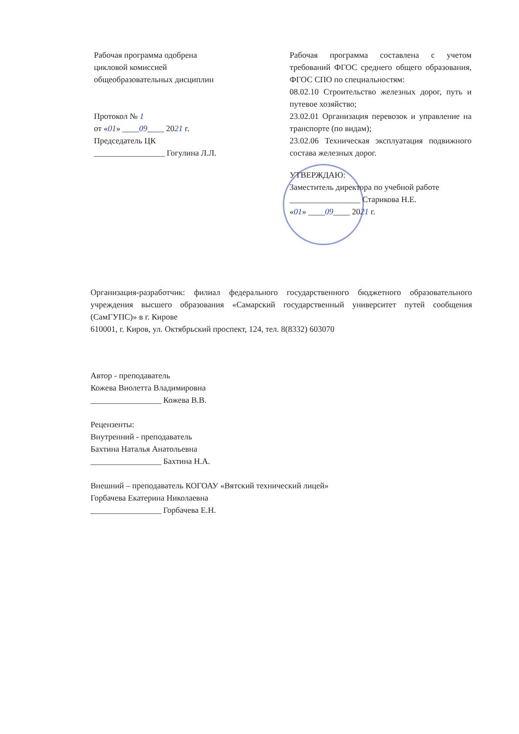Рабочая программа одобрена
цикловой комиссией
общеобразовательных дисциплин
Протокол № 1
от «01» ____09____ 2021 г.
Председатель ЦК
_________________ Гогулина Л.Л.
Рабочая программа составлена с учетом требований ФГОС среднего общего образования, ФГОС СПО по специальностям:
08.02.10 Строительство железных дорог, путь и путевое хозяйство;
23.02.01 Организация перевозок и управление на транспорте (по видам);
23.02.06 Техническая эксплуатация подвижного состава железных дорог.
УТВЕРЖДАЮ:
Заместитель директора по учебной работе
_________________ Старикова Н.Е.
«01» ____09____ 2021 г.
Организация-разработчик: филиал федерального государственного бюджетного образовательного учреждения высшего образования «Самарский государственный университет путей сообщения (СамГУПС)» в г. Кирове
610001, г. Киров, ул. Октябрьский проспект, 124, тел. 8(8332) 603070
Автор - преподаватель
Кожева Виолетта Владимировна
_________________ Кожева В.В.
Рецензенты:
Внутренний - преподаватель
Бахтина Наталья Анатольевна
_________________ Бахтина Н.А.
Внешний – преподаватель КОГОАУ «Вятский технический лицей»
Горбачева Екатерина Николаевна
_________________ Горбачева Е.Н.